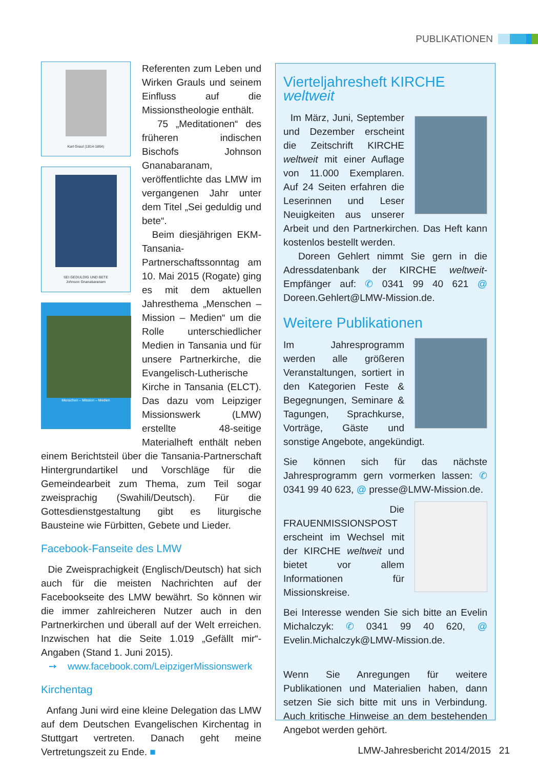PUBLIKATIONEN
Karl Graul (1814-1864)
SEI GEDULDIG UND BETE
Johnson Gnanabaranam
Menschen – Mission – Medien
Referenten zum Leben und Wirken Grauls und seinem Einfluss auf die Missionstheologie enthält.
75 „Meditationen“ des früheren indischen Bischofs Johnson Gnanabaranam, veröffentlichte das LMW im vergangenen Jahr unter dem Titel „Sei geduldig und bete“.
Beim diesjährigen EKM-Tansania-Partnerschaftssonntag am 10. Mai 2015 (Rogate) ging es mit dem aktuellen Jahresthema „Menschen – Mission – Medien“ um die Rolle unterschiedlicher Medien in Tansania und für unsere Partnerkirche, die Evangelisch-Lutherische Kirche in Tansania (ELCT). Das dazu vom Leipziger Missionswerk (LMW) erstellte 48-seitige Materialheft enthält neben einem Berichtsteil über die Tansania-Partnerschaft Hintergrundartikel und Vorschläge für die Gemeindearbeit zum Thema, zum Teil sogar zweisprachig (Swahili/Deutsch). Für die Gottesdienstgestaltung gibt es liturgische Bausteine wie Fürbitten, Gebete und Lieder.
Facebook-Fanseite des LMW
Die Zweisprachigkeit (Englisch/Deutsch) hat sich auch für die meisten Nachrichten auf der Facebookseite des LMW bewährt. So können wir die immer zahlreicheren Nutzer auch in den Partnerkirchen und überall auf der Welt erreichen. Inzwischen hat die Seite 1.019 „Gefällt mir“-Angaben (Stand 1. Juni 2015).
➙ www.facebook.com/LeipzigerMissionswerk
Kirchentag
Anfang Juni wird eine kleine Delegation das LMW auf dem Deutschen Evangelischen Kirchentag in Stuttgart vertreten. Danach geht meine Vertretungszeit zu Ende. ■
Vierteljahresheft KIRCHE weltweit
Im März, Juni, September und Dezember erscheint die Zeitschrift KIRCHE weltweit mit einer Auflage von 11.000 Exemplaren. Auf 24 Seiten erfahren die Leserinnen und Leser Neuigkeiten aus unserer Arbeit und den Partnerkirchen. Das Heft kann kostenlos bestellt werden.
Doreen Gehlert nimmt Sie gern in die Adressdatenbank der KIRCHE weltweit-Empfänger auf: ✆ 0341 99 40 621 @ Doreen.Gehlert@LMW-Mission.de.
Weitere Publikationen
Im Jahresprogramm werden alle größeren Veranstaltungen, sortiert in den Kategorien Feste & Begegnungen, Seminare & Tagungen, Sprachkurse, Vorträge, Gäste und sonstige Angebote, angekündigt.
Sie können sich für das nächste Jahresprogramm gern vormerken lassen: ✆ 0341 99 40 623, @ presse@LMW-Mission.de.
Die FRAUENMISSIONSPOST erscheint im Wechsel mit der KIRCHE weltweit und bietet vor allem Informationen für Missionskreise.
Bei Interesse wenden Sie sich bitte an Evelin Michalczyk: ✆ 0341 99 40 620, @ Evelin.Michalczyk@LMW-Mission.de.
Wenn Sie Anregungen für weitere Publikationen und Materialien haben, dann setzen Sie sich bitte mit uns in Verbindung. Auch kritische Hinweise an dem bestehenden Angebot werden gehört.
LMW-Jahresbericht 2014/2015 21